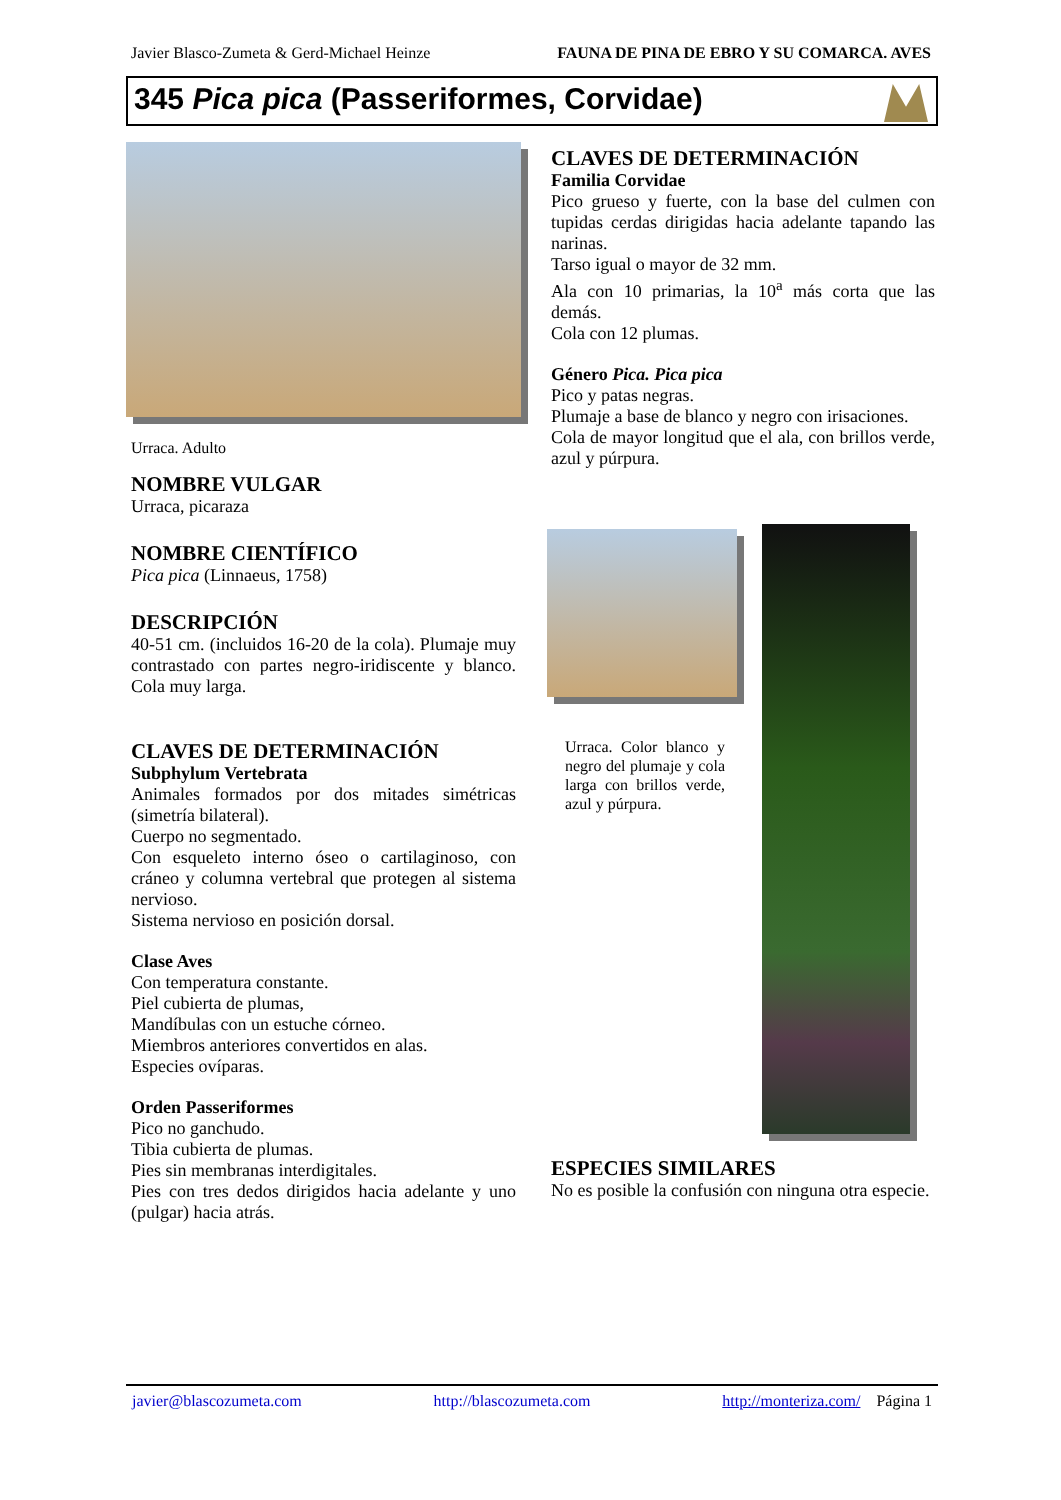Javier Blasco-Zumeta & Gerd-Michael Heinze FAUNA DE PINA DE EBRO Y SU COMARCA. AVES
345 Pica pica (Passeriformes, Corvidae)
Urraca. Adulto
NOMBRE VULGAR
Urraca, picaraza
NOMBRE CIENTÍFICO
Pica pica (Linnaeus, 1758)
DESCRIPCIÓN
40-51 cm. (incluidos 16-20 de la cola). Plumaje muy contrastado con partes negro-iridiscente y blanco. Cola muy larga.
CLAVES DE DETERMINACIÓN
Subphylum Vertebrata
Animales formados por dos mitades simétricas (simetría bilateral).
Cuerpo no segmentado.
Con esqueleto interno óseo o cartilaginoso, con cráneo y columna vertebral que protegen al sistema nervioso.
Sistema nervioso en posición dorsal.
Clase Aves
Con temperatura constante.
Piel cubierta de plumas,
Mandíbulas con un estuche córneo.
Miembros anteriores convertidos en alas.
Especies ovíparas.
Orden Passeriformes
Pico no ganchudo.
Tibia cubierta de plumas.
Pies sin membranas interdigitales.
Pies con tres dedos dirigidos hacia adelante y uno (pulgar) hacia atrás.
CLAVES DE DETERMINACIÓN
Familia Corvidae
Pico grueso y fuerte, con la base del culmen con tupidas cerdas dirigidas hacia adelante tapando las narinas.
Tarso igual o mayor de 32 mm.
Ala con 10 primarias, la 10<sup>a</sup> más corta que las demás.
Cola con 12 plumas.
Género Pica. Pica pica
Pico y patas negras.
Plumaje a base de blanco y negro con irisaciones.
Cola de mayor longitud que el ala, con brillos verde, azul y púrpura.
Urraca. Color blanco y negro del plumaje y cola larga con brillos verde, azul y púrpura.
ESPECIES SIMILARES
No es posible la confusión con ninguna otra especie.
javier@blascozumeta.com http://blascozumeta.com http://monteriza.com/ Página 1